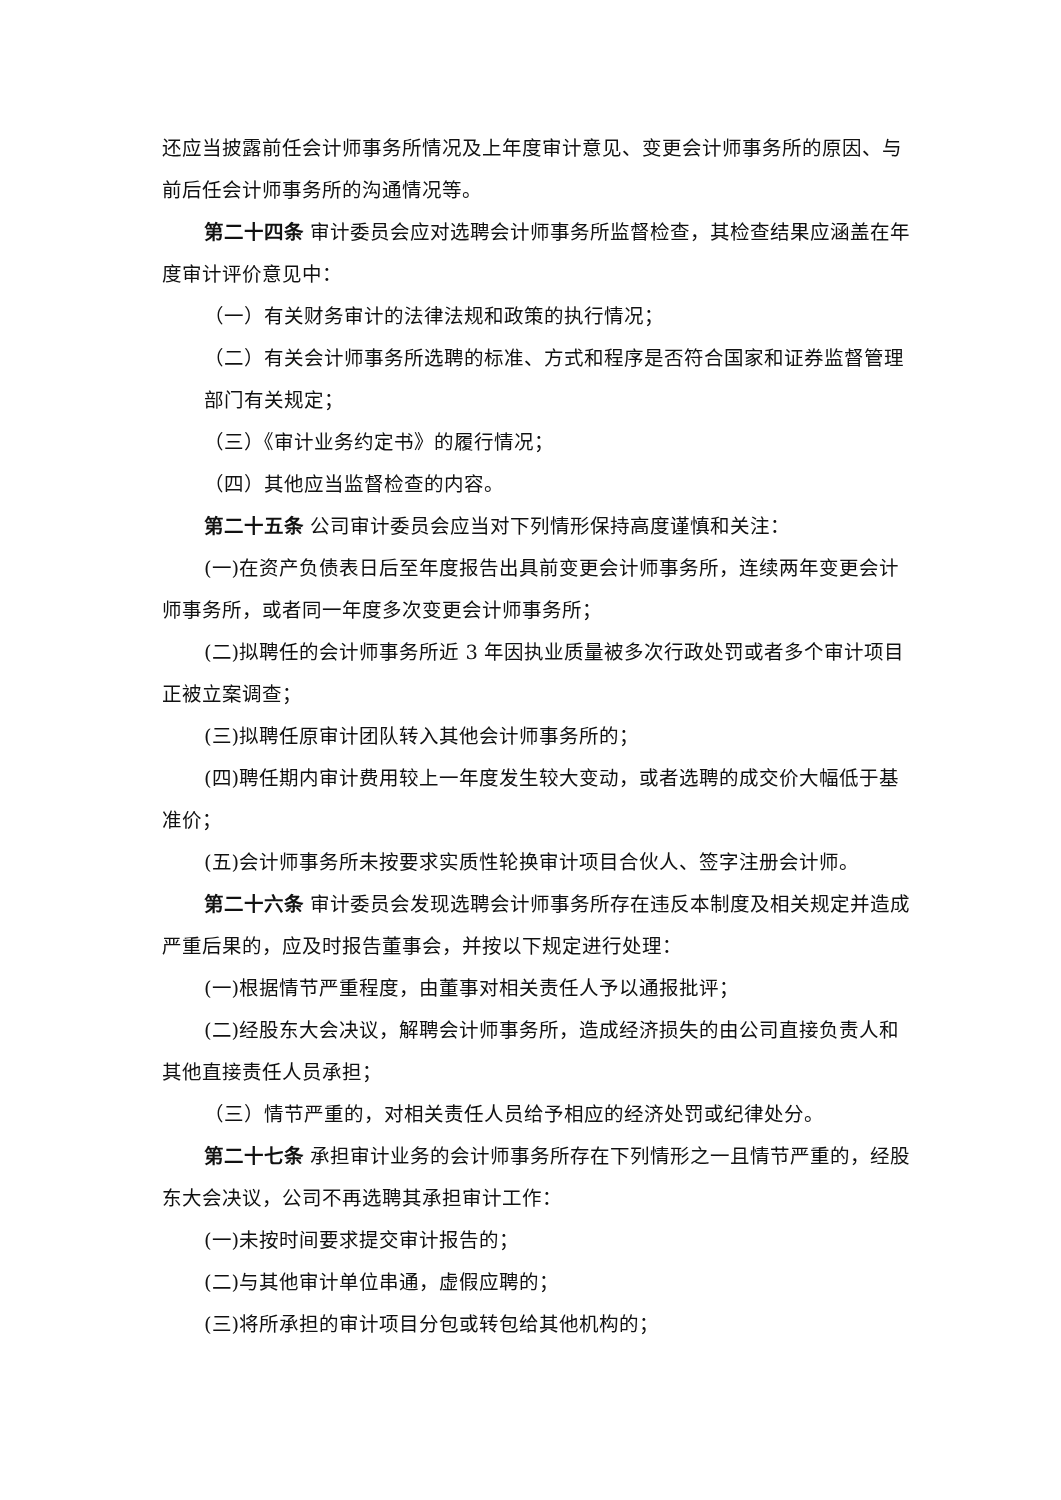还应当披露前任会计师事务所情况及上年度审计意见、变更会计师事务所的原因、与前后任会计师事务所的沟通情况等。
第二十四条 审计委员会应对选聘会计师事务所监督检查，其检查结果应涵盖在年度审计评价意见中：
（一）有关财务审计的法律法规和政策的执行情况；
（二）有关会计师事务所选聘的标准、方式和程序是否符合国家和证券监督管理部门有关规定；
（三）《审计业务约定书》的履行情况；
（四）其他应当监督检查的内容。
第二十五条 公司审计委员会应当对下列情形保持高度谨慎和关注：
(一)在资产负债表日后至年度报告出具前变更会计师事务所，连续两年变更会计师事务所，或者同一年度多次变更会计师事务所；
(二)拟聘任的会计师事务所近 3 年因执业质量被多次行政处罚或者多个审计项目正被立案调查；
(三)拟聘任原审计团队转入其他会计师事务所的；
(四)聘任期内审计费用较上一年度发生较大变动，或者选聘的成交价大幅低于基准价；
(五)会计师事务所未按要求实质性轮换审计项目合伙人、签字注册会计师。
第二十六条 审计委员会发现选聘会计师事务所存在违反本制度及相关规定并造成严重后果的，应及时报告董事会，并按以下规定进行处理：
(一)根据情节严重程度，由董事对相关责任人予以通报批评；
(二)经股东大会决议，解聘会计师事务所，造成经济损失的由公司直接负责人和其他直接责任人员承担；
（三）情节严重的，对相关责任人员给予相应的经济处罚或纪律处分。
第二十七条 承担审计业务的会计师事务所存在下列情形之一且情节严重的，经股东大会决议，公司不再选聘其承担审计工作：
(一)未按时间要求提交审计报告的；
(二)与其他审计单位串通，虚假应聘的；
(三)将所承担的审计项目分包或转包给其他机构的；